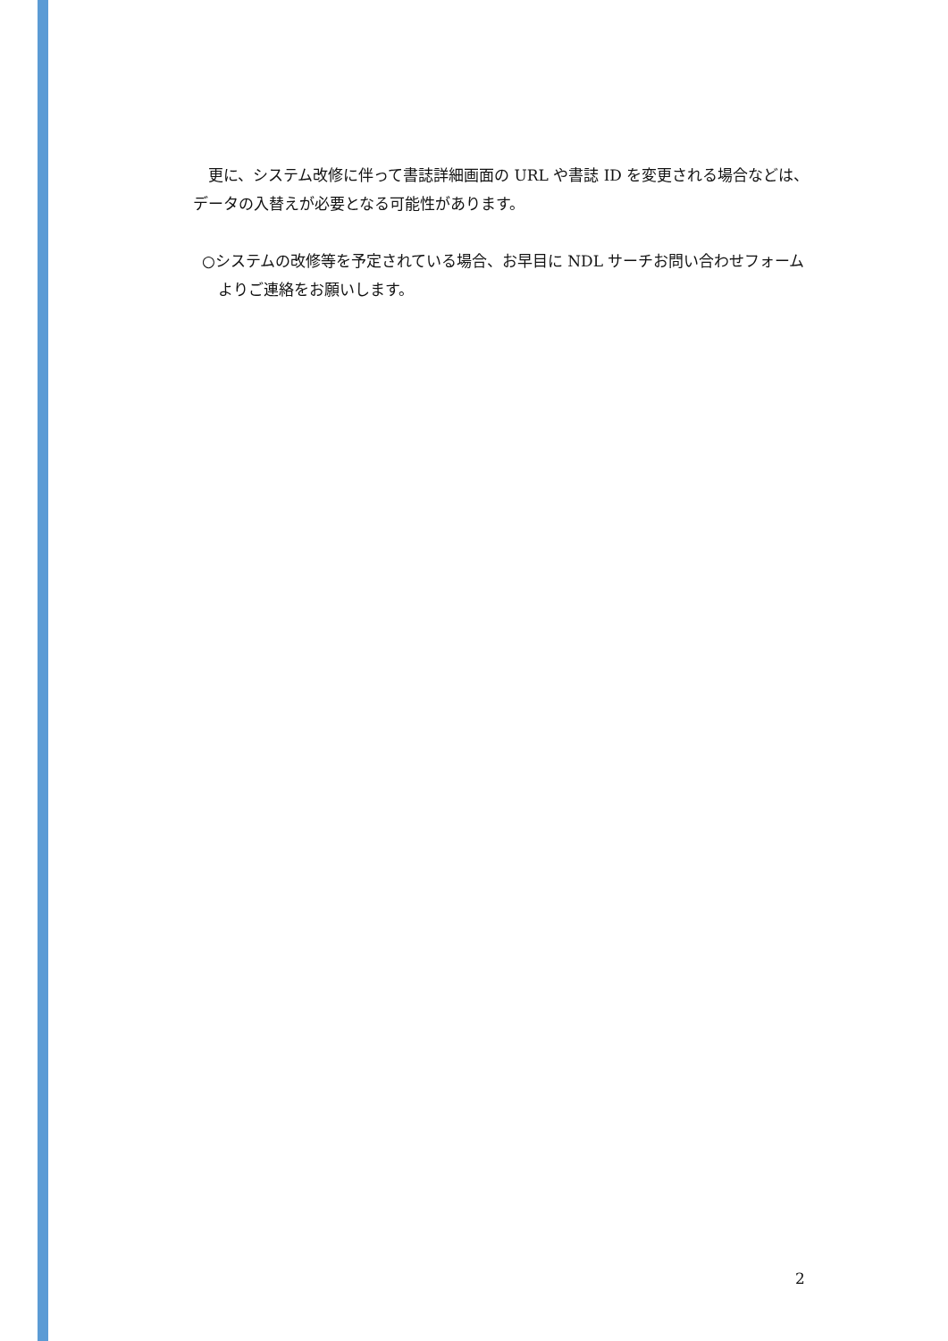更に、システム改修に伴って書誌詳細画面の URL や書誌 ID を変更される場合などは、データの入替えが必要となる可能性があります。
○システムの改修等を予定されている場合、お早目に NDL サーチお問い合わせフォームよりご連絡をお願いします。
2